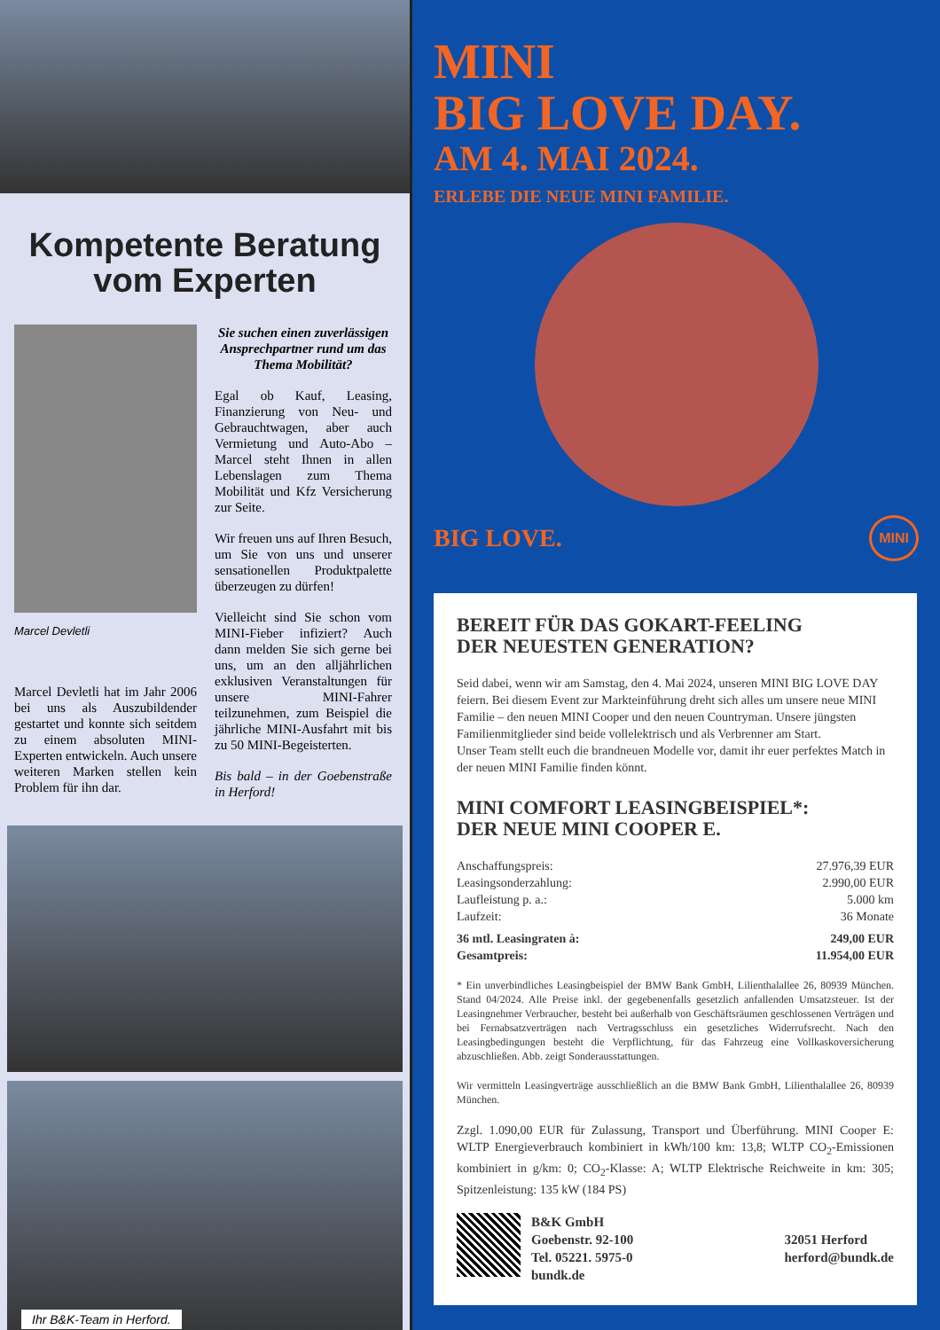Kompetente Beratung
vom Experten
Marcel Devletli
Marcel Devletli hat im Jahr 2006 bei uns als Auszubildender gestartet und konnte sich seitdem zu einem absoluten MINI-Experten entwickeln. Auch unsere weiteren Marken stellen kein Problem für ihn dar.
Sie suchen einen zuverlässigen Ansprechpartner rund um das Thema Mobilität?
Egal ob Kauf, Leasing, Finanzierung von Neu- und Gebrauchtwagen, aber auch Vermietung und Auto-Abo – Marcel steht Ihnen in allen Lebenslagen zum Thema Mobilität und Kfz Versicherung zur Seite.
Wir freuen uns auf Ihren Besuch, um Sie von uns und unserer sensationellen Produktpalette überzeugen zu dürfen!
Vielleicht sind Sie schon vom MINI-Fieber infiziert? Auch dann melden Sie sich gerne bei uns, um an den alljährlichen exklusiven Veranstaltungen für unsere MINI-Fahrer teilzunehmen, zum Beispiel die jährliche MINI-Ausfahrt mit bis zu 50 MINI-Begeisterten.
Bis bald – in der Goebenstraße in Herford!
Ihr B&K-Team in Herford.
MINI
BIG LOVE DAY.
AM 4. MAI 2024.
ERLEBE DIE NEUE MINI FAMILIE.
BIG LOVE. MINI
BEREIT FÜR DAS GOKART-FEELING
DER NEUESTEN GENERATION?
Seid dabei, wenn wir am Samstag, den 4. Mai 2024, unseren MINI BIG LOVE DAY feiern. Bei diesem Event zur Markteinführung dreht sich alles um unsere neue MINI Familie – den neuen MINI Cooper und den neuen Countryman. Unsere jüngsten Familienmitglieder sind beide vollelektrisch und als Verbrenner am Start.
Unser Team stellt euch die brandneuen Modelle vor, damit ihr euer perfektes Match in der neuen MINI Familie finden könnt.
MINI COMFORT LEASINGBEISPIEL*:
DER NEUE MINI COOPER E.
| Anschaffungspreis: | 27.976,39 EUR |
| Leasingsonderzahlung: | 2.990,00 EUR |
| Laufleistung p. a.: | 5.000 km |
| Laufzeit: | 36 Monate |
| 36 mtl. Leasingraten à: | 249,00 EUR |
| Gesamtpreis: | 11.954,00 EUR |
* Ein unverbindliches Leasingbeispiel der BMW Bank GmbH, Lilienthalallee 26, 80939 München. Stand 04/2024. Alle Preise inkl. der gegebenenfalls gesetzlich anfallenden Umsatzsteuer. Ist der Leasingnehmer Verbraucher, besteht bei außerhalb von Geschäftsräumen geschlossenen Verträgen und bei Fernabsatzverträgen nach Vertragsschluss ein gesetzliches Widerrufsrecht. Nach den Leasingbedingungen besteht die Verpflichtung, für das Fahrzeug eine Vollkaskoversicherung abzuschließen. Abb. zeigt Sonderausstattungen.
Wir vermitteln Leasingverträge ausschließlich an die BMW Bank GmbH, Lilienthalallee 26, 80939 München.
Zzgl. 1.090,00 EUR für Zulassung, Transport und Überführung. MINI Cooper E: WLTP Energieverbrauch kombiniert in kWh/100 km: 13,8; WLTP CO<sub>2</sub>-Emissionen kombiniert in g/km: 0; CO<sub>2</sub>-Klasse: A; WLTP Elektrische Reichweite in km: 305; Spitzenleistung: 135 kW (184 PS)
B&K GmbH
Goebenstr. 92-100
Tel. 05221. 5975-0
bundk.de
32051 Herford
herford@bundk.de